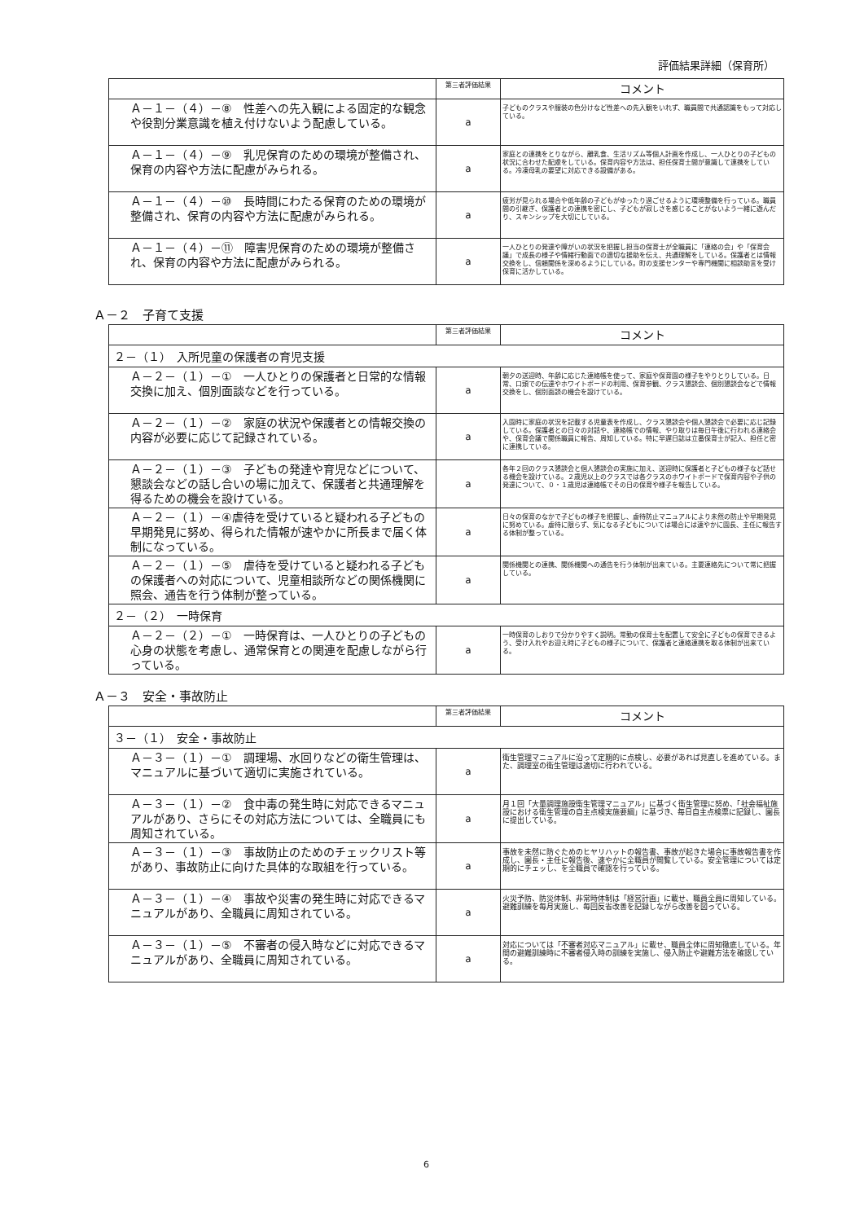評価結果詳細（保育所）
| | 第三者評価結果 | コメント |
| --- | --- | --- |
| Ａ－１－（４）－⑧ 性差への先入観による固定的な観念や役割分業意識を植え付けないよう配慮している。 | a | 子どものクラスや服装の色分けなど性差への先入観をいれず、職員間で共通認識をもって対応している。 |
| Ａ－１－（４）－⑨ 乳児保育のための環境が整備され、保育の内容や方法に配慮がみられる。 | a | 家庭との連携をとりながら、離乳食、生活リズム等個人計画を作成し、一人ひとりの子どもの状況に合わせた配慮をしている。保育内容や方法は、担任保育士間が意識して連携をしている。冷凍母乳の要望に対応できる設備がある。 |
| Ａ－１－（４）－⑩ 長時間にわたる保育のための環境が整備され、保育の内容や方法に配慮がみられる。 | a | 疲労が見られる場合や低年齢の子どもがゆったり過ごせるように環境整備を行っている。職員間の引継ぎ、保護者との連携を密にし、子どもが寂しさを感じることがないよう一緒に遊んだり、スキンシップを大切にしている。 |
| Ａ－１－（４）－⑪ 障害児保育のための環境が整備され、保育の内容や方法に配慮がみられる。 | a | 一人ひとりの発達や障がいの状況を把握し担当の保育士が全職員に「連絡の会」や「保育会議」で成長の様子や情緒行動面での適切な援助を伝え、共通理解をしている。保護者とは情報交換をし、信頼関係を深めるようにしている。町の支援センターや専門機関に相談助言を受け保育に活かしている。 |
Ａ－２　子育て支援
| | 第三者評価結果 | コメント |
| --- | --- | --- |
| ２－（１） 入所児童の保護者の育児支援 | | |
| Ａ－２－（１）－① 一人ひとりの保護者と日常的な情報交換に加え、個別面談などを行っている。 | a | 朝夕の送迎時、年齢に応じた連絡帳を使って、家庭や保育園の様子をやりとりしている。日常、口頭での伝達やホワイトボードの利用、保育参観、クラス懇談会、個別懇談会などで情報交換をし、個別面談の機会を設けている。 |
| Ａ－２－（１）－② 家庭の状況や保護者との情報交換の内容が必要に応じて記録されている。 | a | 入園時に家庭の状況を記載する児童表を作成し、クラス懇談会や個人懇談会で必要に応じ記録している。保護者との日々の対話や、連絡帳での情報、やり取りは毎日午後に行われる連絡会や、保育会議で関係職員に報告、周知している。特に早遅日誌は立番保育士が記入、担任と密に連携している。 |
| Ａ－２－（１）－③ 子どもの発達や育児などについて、懇談会などの話し合いの場に加えて、保護者と共通理解を得るための機会を設けている。 | a | 各年２回のクラス懇談会と個人懇談会の実施に加え、送迎時に保護者と子どもの様子など話せる機会を設けている。２歳児以上のクラスでは各クラスのホワイトボードで保育内容や子供の発達について、０・１歳児は連絡帳でその日の保育や様子を報告している。 |
| Ａ－２－（１）－④虐待を受けていると疑われる子どもの早期発見に努め、得られた情報が速やかに所長まで届く体制になっている。 | a | 日々の保育のなかで子どもの様子を把握し、虐待防止マニュアルにより未然の防止や早期発見に努めている。虐待に限らず、気になる子どもについては場合には速やかに園長、主任に報告する体制が整っている。 |
| Ａ－２－（１）－⑤ 虐待を受けていると疑われる子どもの保護者への対応について、児童相談所などの関係機関に照会、通告を行う体制が整っている。 | a | 関係機関との連携、関係機関への通告を行う体制が出来ている。主要連絡先について常に把握している。 |
| ２－（２） 一時保育 | | |
| Ａ－２－（２）－① 一時保育は、一人ひとりの子どもの心身の状態を考慮し、通常保育との関連を配慮しながら行っている。 | a | 一時保育のしおりで分かりやすく説明。常勤の保育士を配置して安全に子どもの保育できるよう、受け入れやお迎え時に子どもの様子について、保護者と連絡連携を取る体制が出来ている。 |
Ａ－３　安全・事故防止
| | 第三者評価結果 | コメント |
| --- | --- | --- |
| ３－（１） 安全・事故防止 | | |
| Ａ－３－（１）－① 調理場、水回りなどの衛生管理は、マニュアルに基づいて適切に実施されている。 | a | 衛生管理マニュアルに沿って定期的に点検し、必要があれば見直しを進めている。また、調理室の衛生管理は適切に行われている。 |
| Ａ－３－（１）－② 食中毒の発生時に対応できるマニュアルがあり、さらにその対応方法については、全職員にも周知されている。 | a | 月１回「大量調理施設衛生管理マニュアル」に基づく衛生管理に努め、「社会福祉施設における衛生管理の自主点検実施要綱」に基づき、毎日自主点検票に記録し、園長に提出している。 |
| Ａ－３－（１）－③ 事故防止のためのチェックリスト等があり、事故防止に向けた具体的な取組を行っている。 | a | 事故を未然に防ぐためのヒヤリハットの報告書、事故が起きた場合に事故報告書を作成し、園長・主任に報告後、速やかに全職員が閲覧している。安全管理については定期的にチェッし、を全職員で確認を行っている。 |
| Ａ－３－（１）－④ 事故や災害の発生時に対応できるマニュアルがあり、全職員に周知されている。 | a | 火災予防、防災体制、非常時体制は「経営計画」に載せ、職員全員に周知している。避難訓練を毎月実施し、毎回反省改善を記録しながら改善を図っている。 |
| Ａ－３－（１）－⑤ 不審者の侵入時などに対応できるマニュアルがあり、全職員に周知されている。 | a | 対応については「不審者対応マニュアル」に載せ、職員全体に周知徹底している。年間の避難訓練時に不審者侵入時の訓練を実施し、侵入防止や避難方法を確認している。 |
6